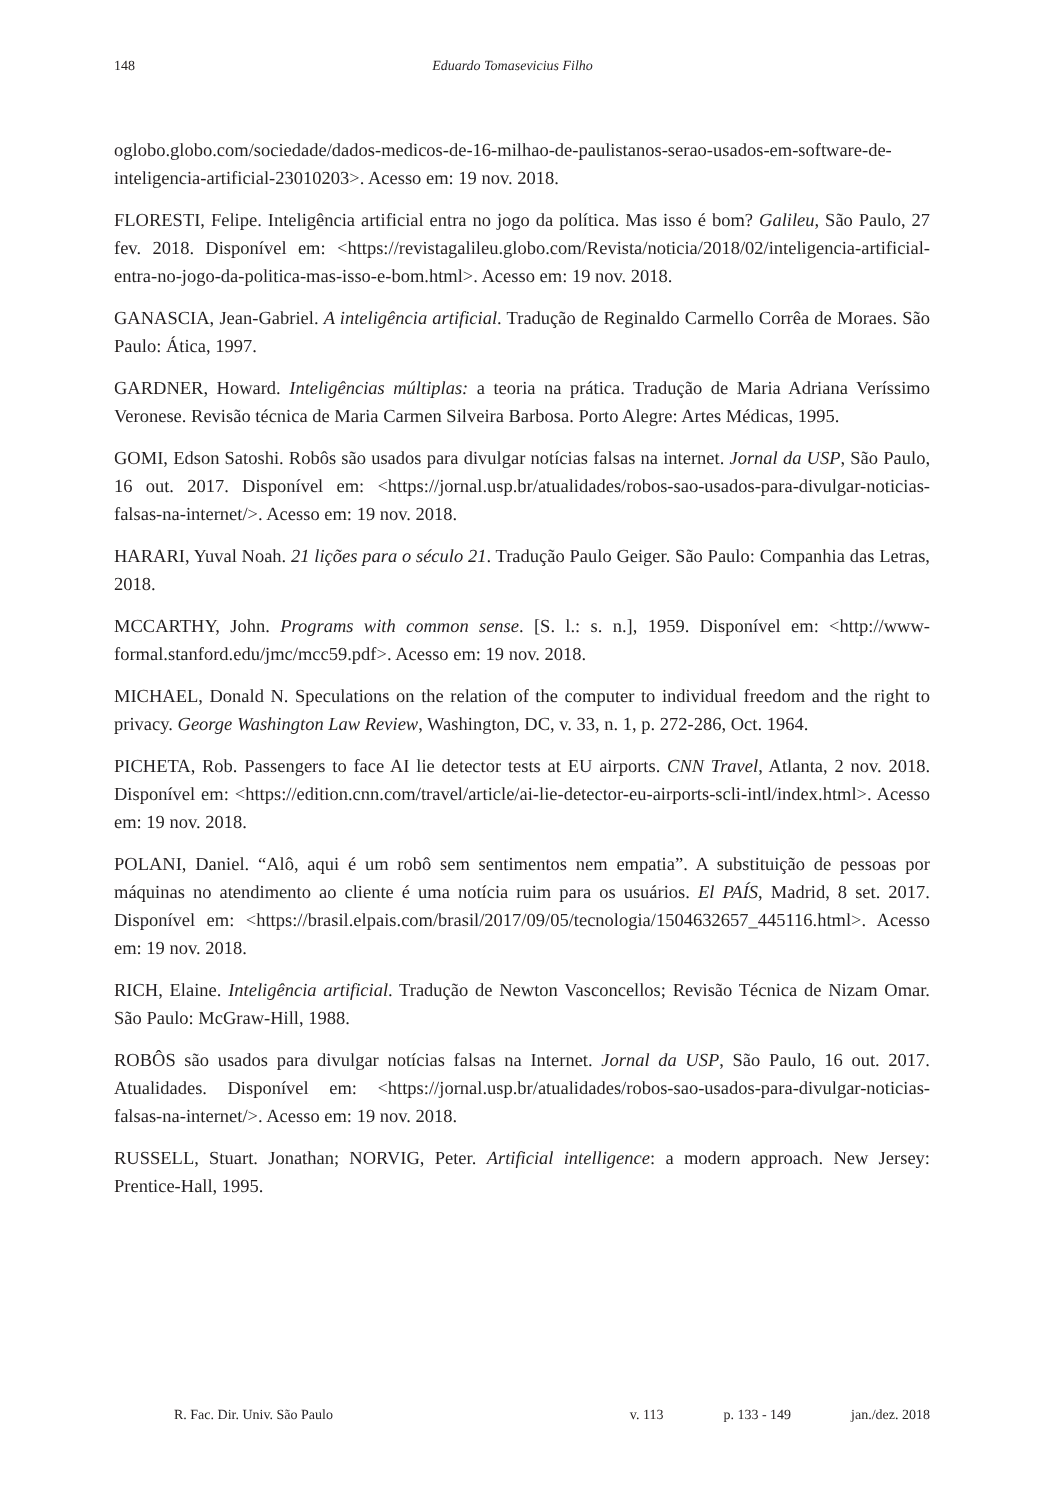148 Eduardo Tomasevicius Filho
oglobo.globo.com/sociedade/dados-medicos-de-16-milhao-de-paulistanos-serao-usados-em-software-de-inteligencia-artificial-23010203>. Acesso em: 19 nov. 2018.
FLORESTI, Felipe. Inteligência artificial entra no jogo da política. Mas isso é bom? Galileu, São Paulo, 27 fev. 2018. Disponível em: <https://revistagalileu.globo.com/Revista/noticia/2018/02/inteligencia-artificial-entra-no-jogo-da-politica-mas-isso-e-bom.html>. Acesso em: 19 nov. 2018.
GANASCIA, Jean-Gabriel. A inteligência artificial. Tradução de Reginaldo Carmello Corrêa de Moraes. São Paulo: Ática, 1997.
GARDNER, Howard. Inteligências múltiplas: a teoria na prática. Tradução de Maria Adriana Veríssimo Veronese. Revisão técnica de Maria Carmen Silveira Barbosa. Porto Alegre: Artes Médicas, 1995.
GOMI, Edson Satoshi. Robôs são usados para divulgar notícias falsas na internet. Jornal da USP, São Paulo, 16 out. 2017. Disponível em: <https://jornal.usp.br/atualidades/robos-sao-usados-para-divulgar-noticias-falsas-na-internet/>. Acesso em: 19 nov. 2018.
HARARI, Yuval Noah. 21 lições para o século 21. Tradução Paulo Geiger. São Paulo: Companhia das Letras, 2018.
MCCARTHY, John. Programs with common sense. [S. l.: s. n.], 1959. Disponível em: <http://www-formal.stanford.edu/jmc/mcc59.pdf>. Acesso em: 19 nov. 2018.
MICHAEL, Donald N. Speculations on the relation of the computer to individual freedom and the right to privacy. George Washington Law Review, Washington, DC, v. 33, n. 1, p. 272-286, Oct. 1964.
PICHETA, Rob. Passengers to face AI lie detector tests at EU airports. CNN Travel, Atlanta, 2 nov. 2018. Disponível em: <https://edition.cnn.com/travel/article/ai-lie-detector-eu-airports-scli-intl/index.html>. Acesso em: 19 nov. 2018.
POLANI, Daniel. “Alô, aqui é um robô sem sentimentos nem empatia”. A substituição de pessoas por máquinas no atendimento ao cliente é uma notícia ruim para os usuários. El PAÍS, Madrid, 8 set. 2017. Disponível em: <https://brasil.elpais.com/brasil/2017/09/05/tecnologia/1504632657_445116.html>. Acesso em: 19 nov. 2018.
RICH, Elaine. Inteligência artificial. Tradução de Newton Vasconcellos; Revisão Técnica de Nizam Omar. São Paulo: McGraw-Hill, 1988.
ROBÔS são usados para divulgar notícias falsas na Internet. Jornal da USP, São Paulo, 16 out. 2017. Atualidades. Disponível em: <https://jornal.usp.br/atualidades/robos-sao-usados-para-divulgar-noticias-falsas-na-internet/>. Acesso em: 19 nov. 2018.
RUSSELL, Stuart. Jonathan; NORVIG, Peter. Artificial intelligence: a modern approach. New Jersey: Prentice-Hall, 1995.
R. Fac. Dir. Univ. São Paulo v. 113 p. 133 - 149 jan./dez. 2018